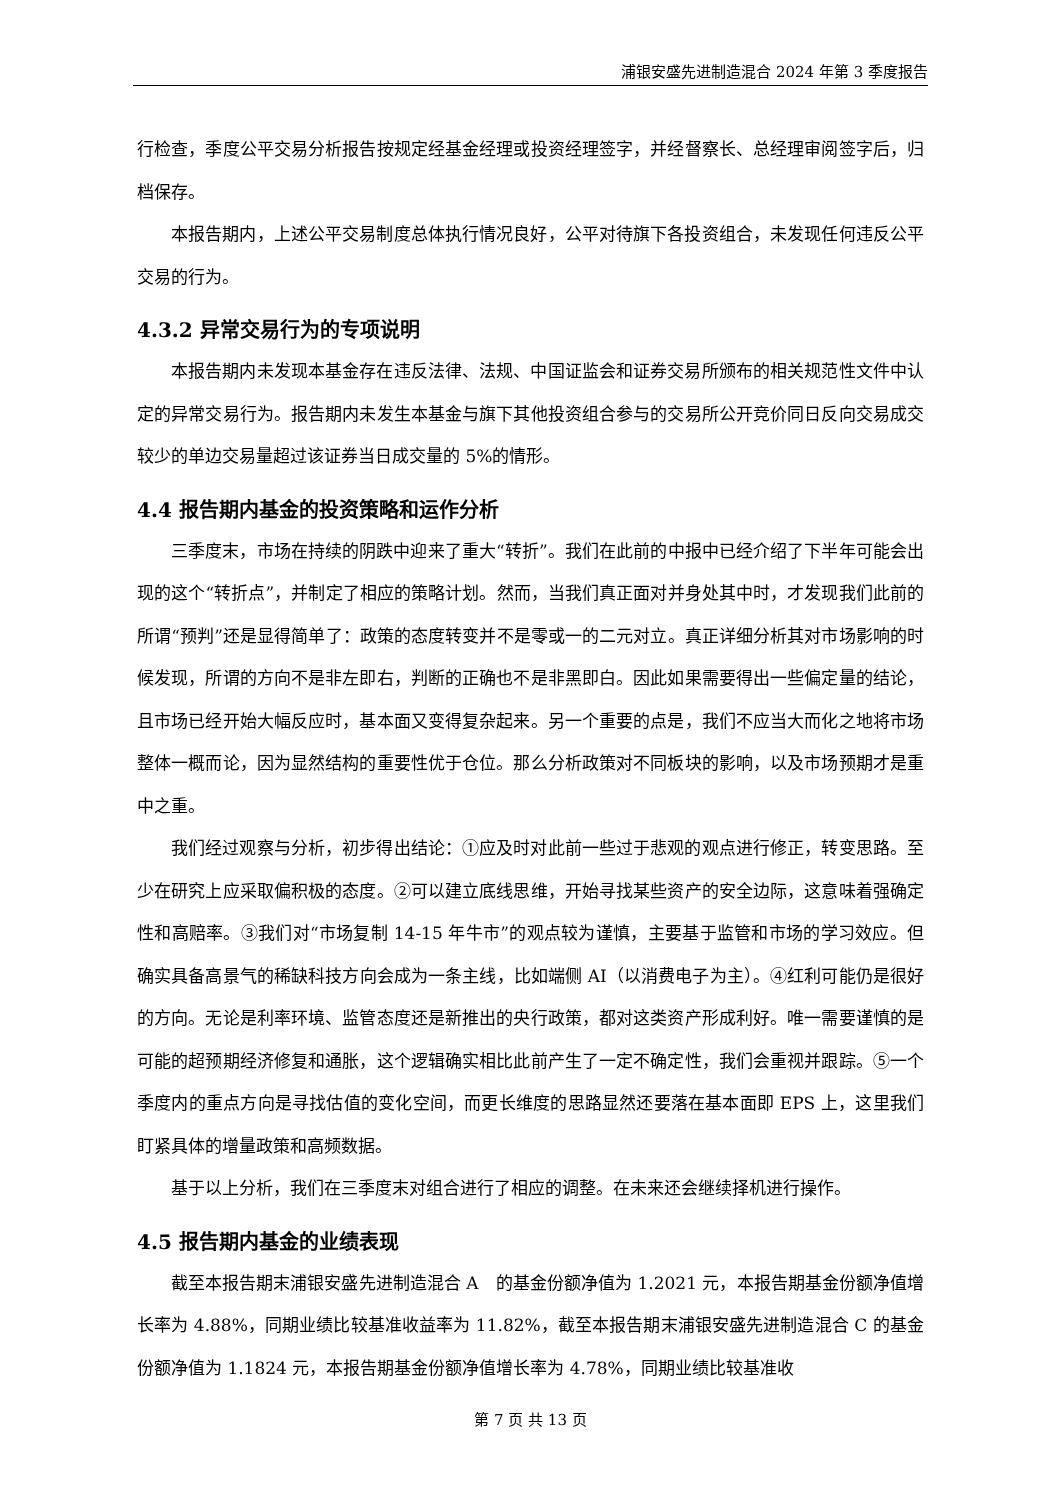浦银安盛先进制造混合 2024 年第 3 季度报告
行检查，季度公平交易分析报告按规定经基金经理或投资经理签字，并经督察长、总经理审阅签字后，归档保存。
本报告期内，上述公平交易制度总体执行情况良好，公平对待旗下各投资组合，未发现任何违反公平交易的行为。
4.3.2 异常交易行为的专项说明
本报告期内未发现本基金存在违反法律、法规、中国证监会和证券交易所颁布的相关规范性文件中认定的异常交易行为。报告期内未发生本基金与旗下其他投资组合参与的交易所公开竞价同日反向交易成交较少的单边交易量超过该证券当日成交量的 5%的情形。
4.4 报告期内基金的投资策略和运作分析
三季度末，市场在持续的阴跌中迎来了重大“转折”。我们在此前的中报中已经介绍了下半年可能会出现的这个“转折点”，并制定了相应的策略计划。然而，当我们真正面对并身处其中时，才发现我们此前的所谓“预判”还是显得简单了：政策的态度转变并不是零或一的二元对立。真正详细分析其对市场影响的时候发现，所谓的方向不是非左即右，判断的正确也不是非黑即白。因此如果需要得出一些偏定量的结论，且市场已经开始大幅反应时，基本面又变得复杂起来。另一个重要的点是，我们不应当大而化之地将市场整体一概而论，因为显然结构的重要性优于仓位。那么分析政策对不同板块的影响，以及市场预期才是重中之重。
我们经过观察与分析，初步得出结论：①应及时对此前一些过于悲观的观点进行修正，转变思路。至少在研究上应采取偏积极的态度。②可以建立底线思维，开始寻找某些资产的安全边际，这意味着强确定性和高赔率。③我们对“市场复制 14-15 年牛市”的观点较为谨慎，主要基于监管和市场的学习效应。但确实具备高景气的稀缺科技方向会成为一条主线，比如端侧 AI（以消费电子为主）。④红利可能仍是很好的方向。无论是利率环境、监管态度还是新推出的央行政策，都对这类资产形成利好。唯一需要谨慎的是可能的超预期经济修复和通胀，这个逻辑确实相比此前产生了一定不确定性，我们会重视并跟踪。⑤一个季度内的重点方向是寻找估值的变化空间，而更长维度的思路显然还要落在基本面即 EPS 上，这里我们盯紧具体的增量政策和高频数据。
基于以上分析，我们在三季度末对组合进行了相应的调整。在未来还会继续择机进行操作。
4.5 报告期内基金的业绩表现
截至本报告期末浦银安盛先进制造混合 A　的基金份额净值为 1.2021 元，本报告期基金份额净值增长率为 4.88%，同期业绩比较基准收益率为 11.82%，截至本报告期末浦银安盛先进制造混合 C 的基金份额净值为 1.1824 元，本报告期基金份额净值增长率为 4.78%，同期业绩比较基准收
第 7 页 共 13 页